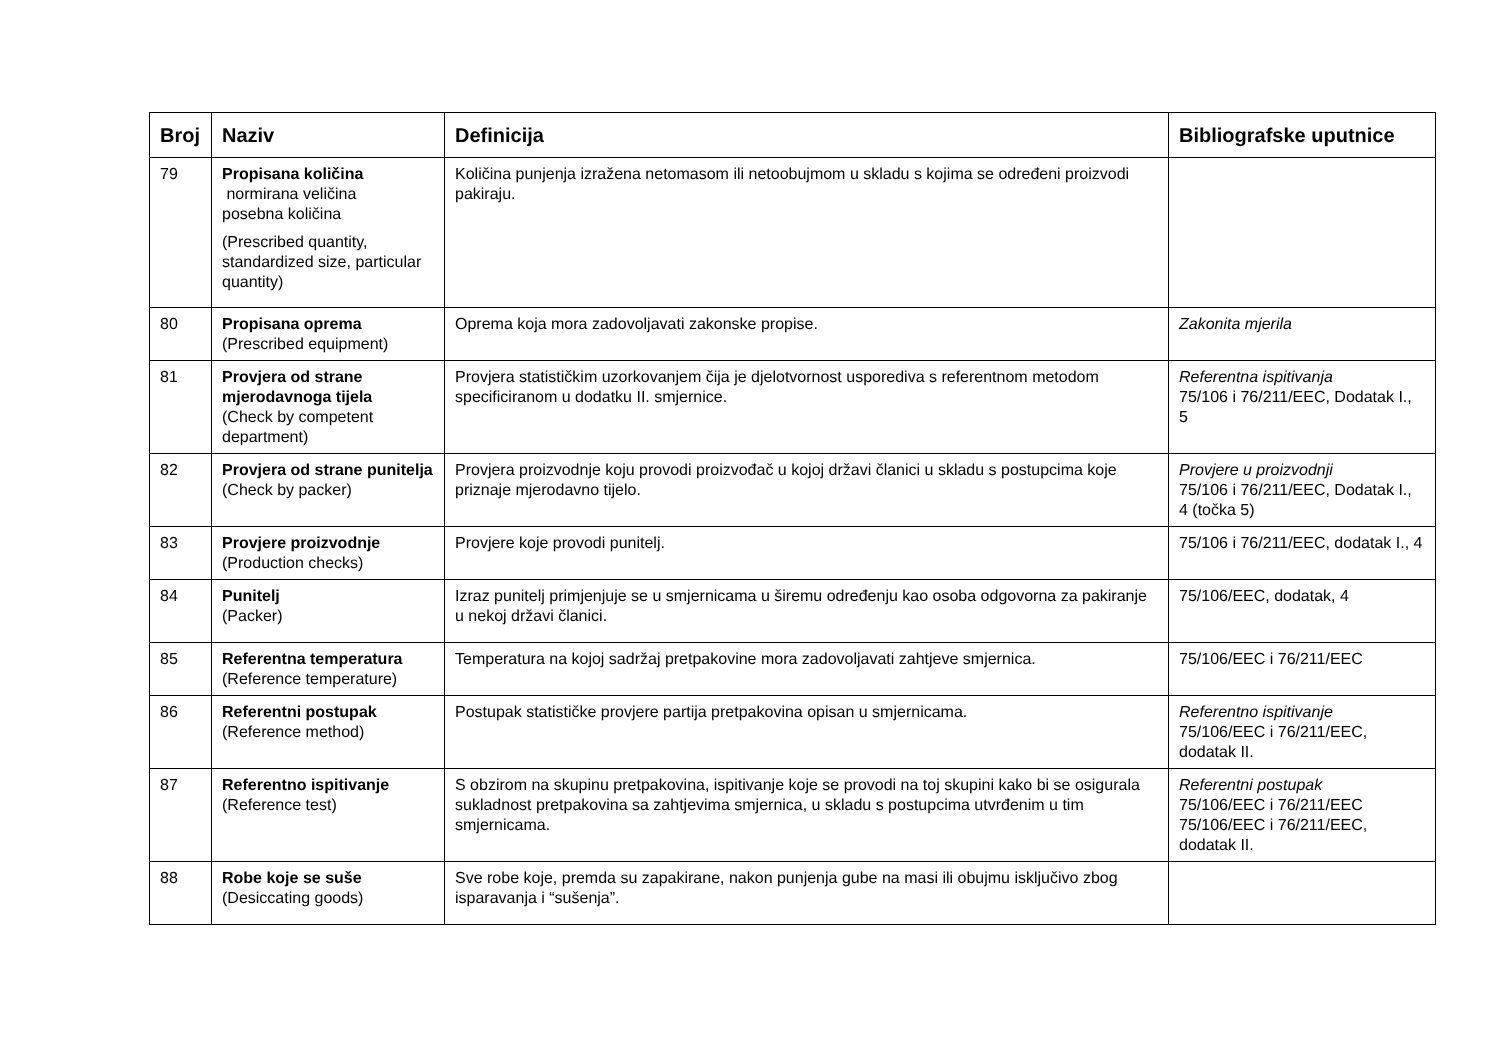| Broj | Naziv | Definicija | Bibliografske uputnice |
| --- | --- | --- | --- |
| 79 | Propisana količina normirana veličina posebna količina (Prescribed quantity, standardized size, particular quantity) | Količina punjenja izražena netomasom ili netoobujmom u skladu s kojima se određeni proizvodi pakiraju. | |
| 80 | Propisana oprema (Prescribed equipment) | Oprema koja mora zadovoljavati zakonske propise. | Zakonita mjerila |
| 81 | Provjera od strane mjerodavnoga tijela (Check by competent department) | Provjera statističkim uzorkovanjem čija je djelotvornost usporediva s referentnom metodom specificiranom u dodatku II. smjernice. | Referentna ispitivanja 75/106 i 76/211/EEC, Dodatak I., 5 |
| 82 | Provjera od strane punitelja (Check by packer) | Provjera proizvodnje koju provodi proizvođač u kojoj državi članici u skladu s postupcima koje priznaje mjerodavno tijelo. | Provjere u proizvodnji 75/106 i 76/211/EEC, Dodatak I., 4 (točka 5) |
| 83 | Provjere proizvodnje (Production checks) | Provjere koje provodi punitelj. | 75/106 i 76/211/EEC, dodatak I., 4 |
| 84 | Punitelj (Packer) | Izraz punitelj primjenjuje se u smjernicama u širemu određenju kao osoba odgovorna za pakiranje u nekoj državi članici. | 75/106/EEC, dodatak, 4 |
| 85 | Referentna temperatura (Reference temperature) | Temperatura na kojoj sadržaj pretpakovine mora zadovoljavati zahtjeve smjernica. | 75/106/EEC i 76/211/EEC |
| 86 | Referentni postupak (Reference method) | Postupak statističke provjere partija pretpakovina opisan u smjernicama. | Referentno ispitivanje 75/106/EEC i 76/211/EEC, dodatak II. |
| 87 | Referentno ispitivanje (Reference test) | S obzirom na skupinu pretpakovina, ispitivanje koje se provodi na toj skupini kako bi se osigurala sukladnost pretpakovina sa zahtjevima smjernica, u skladu s postupcima utvrđenim u tim smjernicama. | Referentni postupak 75/106/EEC i 76/211/EEC 75/106/EEC i 76/211/EEC, dodatak II. |
| 88 | Robe koje se suše (Desiccating goods) | Sve robe koje, premda su zapakirane, nakon punjenja gube na masi ili obujmu isključivo zbog isparavanja i “sušenja”. | |